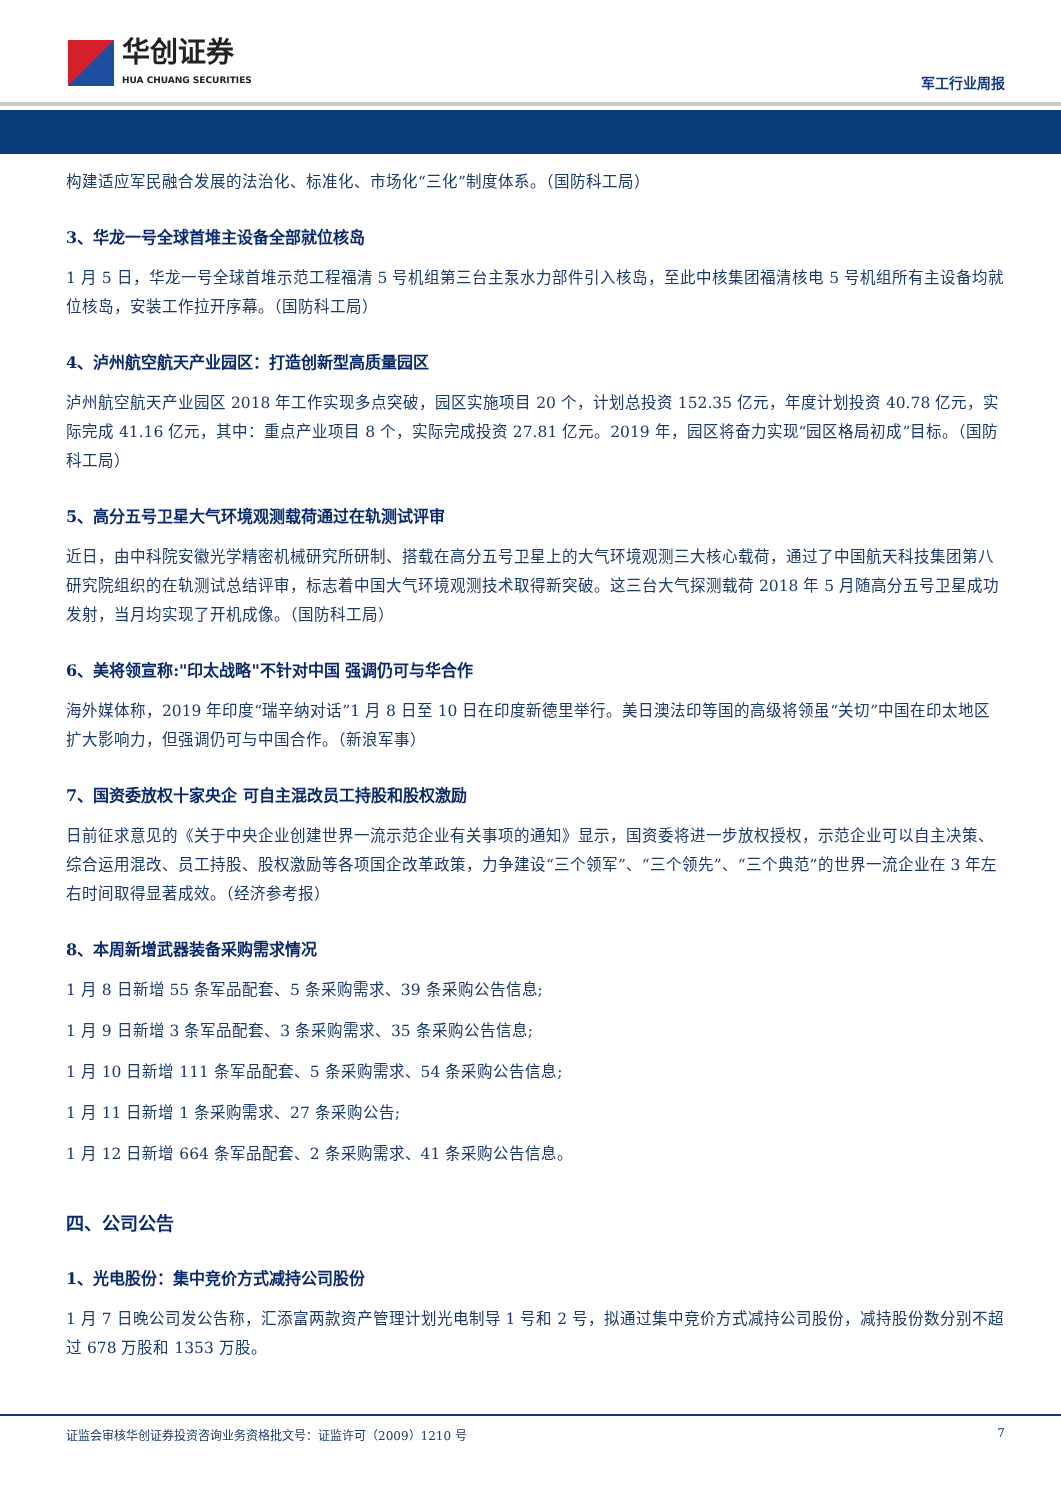华创证券
HUA CHUANG SECURITIES
军工行业周报
构建适应军民融合发展的法治化、标准化、市场化“三化”制度体系。（国防科工局）
3、华龙一号全球首堆主设备全部就位核岛
1 月 5 日，华龙一号全球首堆示范工程福清 5 号机组第三台主泵水力部件引入核岛，至此中核集团福清核电 5 号机组所有主设备均就位核岛，安装工作拉开序幕。（国防科工局）
4、泸州航空航天产业园区：打造创新型高质量园区
泸州航空航天产业园区 2018 年工作实现多点突破，园区实施项目 20 个，计划总投资 152.35 亿元，年度计划投资 40.78 亿元，实际完成 41.16 亿元，其中：重点产业项目 8 个，实际完成投资 27.81 亿元。2019 年，园区将奋力实现“园区格局初成”目标。（国防科工局）
5、高分五号卫星大气环境观测载荷通过在轨测试评审
近日，由中科院安徽光学精密机械研究所研制、搭载在高分五号卫星上的大气环境观测三大核心载荷，通过了中国航天科技集团第八研究院组织的在轨测试总结评审，标志着中国大气环境观测技术取得新突破。这三台大气探测载荷 2018 年 5 月随高分五号卫星成功发射，当月均实现了开机成像。（国防科工局）
6、美将领宣称:"印太战略"不针对中国 强调仍可与华合作
海外媒体称，2019 年印度“瑞辛纳对话”1 月 8 日至 10 日在印度新德里举行。美日澳法印等国的高级将领虽“关切”中国在印太地区扩大影响力，但强调仍可与中国合作。（新浪军事）
7、国资委放权十家央企 可自主混改员工持股和股权激励
日前征求意见的《关于中央企业创建世界一流示范企业有关事项的通知》显示，国资委将进一步放权授权，示范企业可以自主决策、综合运用混改、员工持股、股权激励等各项国企改革政策，力争建设“三个领军”、“三个领先”、“三个典范”的世界一流企业在 3 年左右时间取得显著成效。（经济参考报）
8、本周新增武器装备采购需求情况
1 月 8 日新增 55 条军品配套、5 条采购需求、39 条采购公告信息;
1 月 9 日新增 3 条军品配套、3 条采购需求、35 条采购公告信息;
1 月 10 日新增 111 条军品配套、5 条采购需求、54 条采购公告信息;
1 月 11 日新增 1 条采购需求、27 条采购公告;
1 月 12 日新增 664 条军品配套、2 条采购需求、41 条采购公告信息。
四、公司公告
1、光电股份：集中竞价方式减持公司股份
1 月 7 日晚公司发公告称，汇添富两款资产管理计划光电制导 1 号和 2 号，拟通过集中竞价方式减持公司股份，减持股份数分别不超过 678 万股和 1353 万股。
证监会审核华创证券投资咨询业务资格批文号：证监许可（2009）1210 号 7